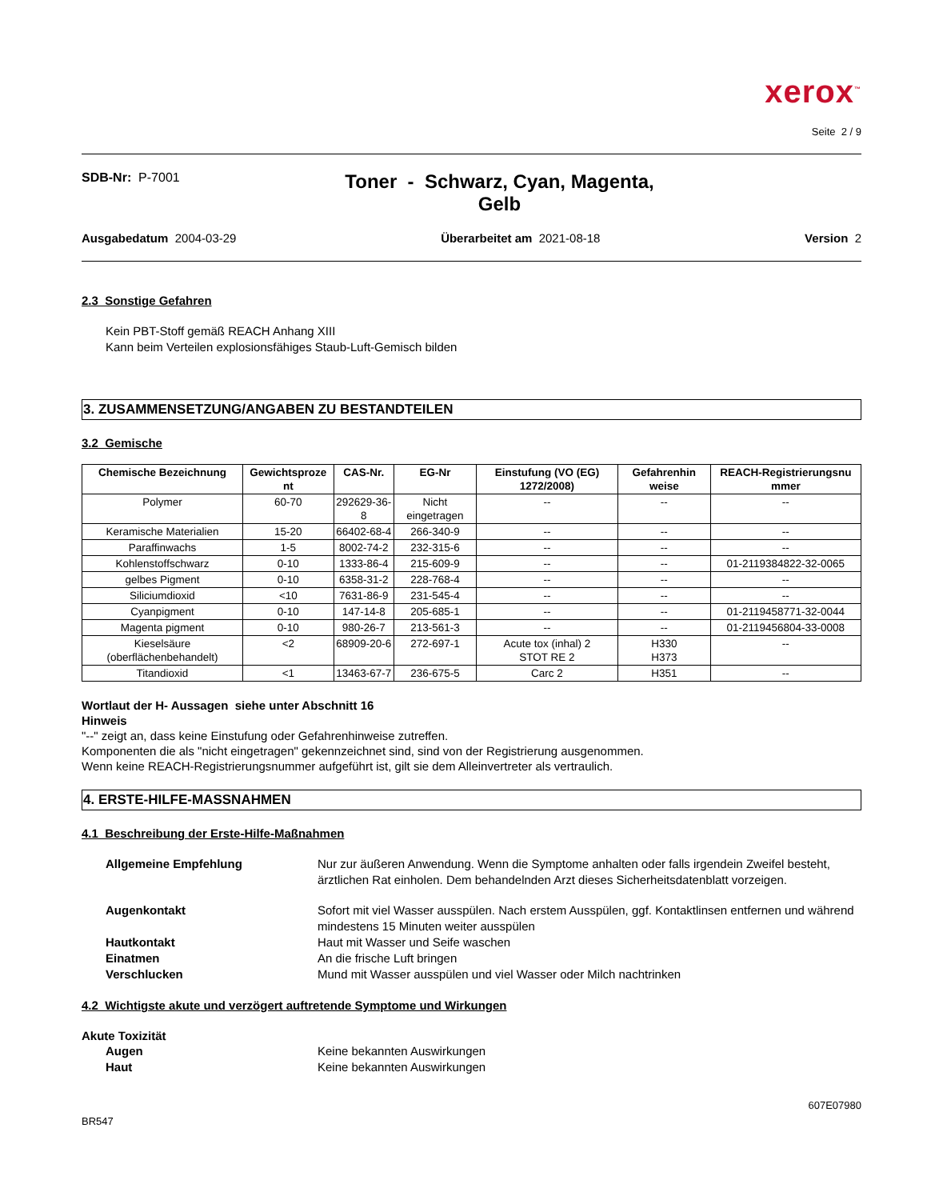xerox<sup>™</sup>
Seite 2 / 9
SDB-Nr: P-7001
Toner - Schwarz, Cyan, Magenta,
Gelb
Ausgabedatum 2004-03-29 Überarbeitet am 2021-08-18 Version 2
2.3 Sonstige Gefahren
Kein PBT-Stoff gemäß REACH Anhang XIII
Kann beim Verteilen explosionsfähiges Staub-Luft-Gemisch bilden
3. ZUSAMMENSETZUNG/ANGABEN ZU BESTANDTEILEN
3.2 Gemische
| Chemische Bezeichnung | Gewichtsproze nt | CAS-Nr. | EG-Nr | Einstufung (VO (EG) 1272/2008) | Gefahrenhin weise | REACH-Registrierungsnu mmer |
| --- | --- | --- | --- | --- | --- | --- |
| Polymer | 60-70 | 292629-36-8 | Nicht eingetragen | -- | -- | -- |
| Keramische Materialien | 15-20 | 66402-68-4 | 266-340-9 | -- | -- | -- |
| Paraffinwachs | 1-5 | 8002-74-2 | 232-315-6 | -- | -- | -- |
| Kohlenstoffschwarz | 0-10 | 1333-86-4 | 215-609-9 | -- | -- | 01-2119384822-32-0065 |
| gelbes Pigment | 0-10 | 6358-31-2 | 228-768-4 | -- | -- | -- |
| Siliciumdioxid | <10 | 7631-86-9 | 231-545-4 | -- | -- | -- |
| Cyanpigment | 0-10 | 147-14-8 | 205-685-1 | -- | -- | 01-2119458771-32-0044 |
| Magenta pigment | 0-10 | 980-26-7 | 213-561-3 | -- | -- | 01-2119456804-33-0008 |
| Kieselsäure (oberflächenbehandelt) | <2 | 68909-20-6 | 272-697-1 | Acute tox (inhal) 2 STOT RE 2 | H330 H373 | -- |
| Titandioxid | <1 | 13463-67-7 | 236-675-5 | Carc 2 | H351 | -- |
Wortlaut der H- Aussagen siehe unter Abschnitt 16
Hinweis
"--" zeigt an, dass keine Einstufung oder Gefahrenhinweise zutreffen.
Komponenten die als "nicht eingetragen" gekennzeichnet sind, sind von der Registrierung ausgenommen.
Wenn keine REACH-Registrierungsnummer aufgeführt ist, gilt sie dem Alleinvertreter als vertraulich.
4. ERSTE-HILFE-MASSNAHMEN
4.1 Beschreibung der Erste-Hilfe-Maßnahmen
Allgemeine Empfehlung Nur zur äußeren Anwendung. Wenn die Symptome anhalten oder falls irgendein Zweifel besteht, ärztlichen Rat einholen. Dem behandelnden Arzt dieses Sicherheitsdatenblatt vorzeigen.
Augenkontakt Sofort mit viel Wasser ausspülen. Nach erstem Ausspülen, ggf. Kontaktlinsen entfernen und während mindestens 15 Minuten weiter ausspülen
Hautkontakt Haut mit Wasser und Seife waschen
Einatmen An die frische Luft bringen
Verschlucken Mund mit Wasser ausspülen und viel Wasser oder Milch nachtrinken
4.2 Wichtigste akute und verzögert auftretende Symptome und Wirkungen
Akute Toxizität
Augen Keine bekannten Auswirkungen
Haut Keine bekannten Auswirkungen
BR547 607E07980